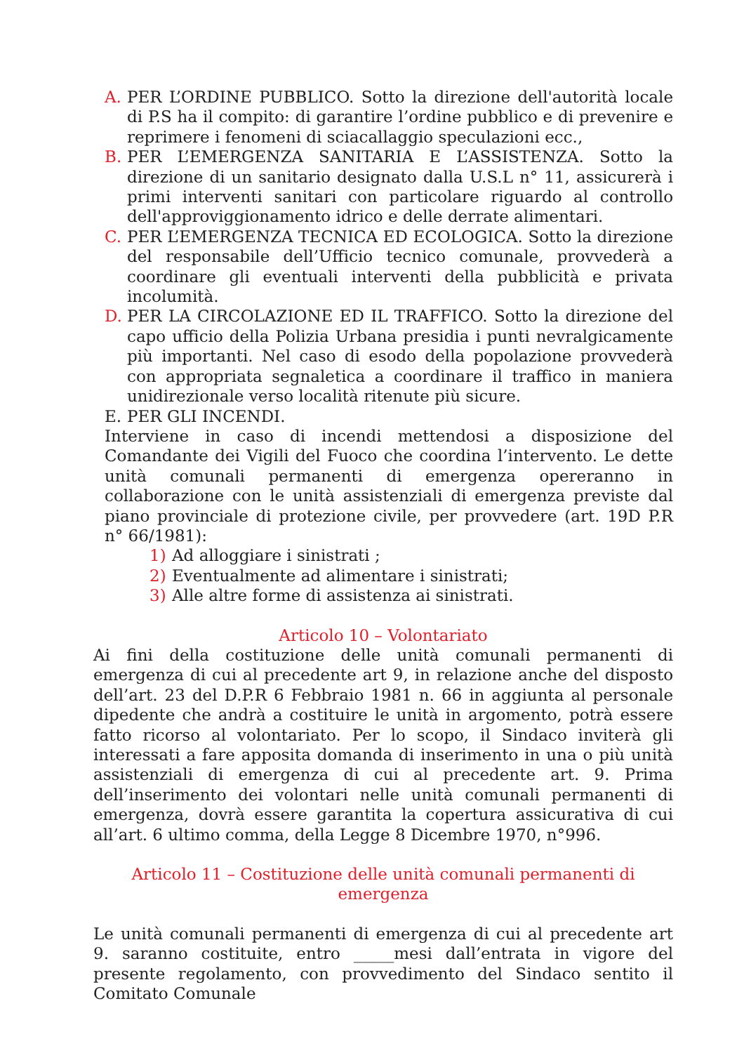A. PER L’ORDINE PUBBLICO. Sotto la direzione dell'autorità locale di P.S ha il compito: di garantire l’ordine pubblico e di prevenire e reprimere i fenomeni di sciacallaggio speculazioni ecc.,
B. PER L’EMERGENZA SANITARIA E L’ASSISTENZA. Sotto la direzione di un sanitario designato dalla U.S.L n° 11, assicurerà i primi interventi sanitari con particolare riguardo al controllo dell'approviggionamento idrico e delle derrate alimentari.
C. PER L’EMERGENZA TECNICA ED ECOLOGICA. Sotto la direzione del responsabile dell’Ufficio tecnico comunale, provvederà a coordinare gli eventuali interventi della pubblicità e privata incolumità.
D. PER LA CIRCOLAZIONE ED IL TRAFFICO. Sotto la direzione del capo ufficio della Polizia Urbana presidia i punti nevralgicamente più importanti. Nel caso di esodo della popolazione provvederà con appropriata segnaletica a coordinare il traffico in maniera unidirezionale verso località ritenute più sicure.
E. PER GLI INCENDI.
Interviene in caso di incendi mettendosi a disposizione del Comandante dei Vigili del Fuoco che coordina l’intervento. Le dette unità comunali permanenti di emergenza opereranno in collaborazione con le unità assistenziali di emergenza previste dal piano provinciale di protezione civile, per provvedere (art. 19D P.R n° 66/1981):
1) Ad alloggiare i sinistrati ;
2) Eventualmente ad alimentare i sinistrati;
3) Alle altre forme di assistenza ai sinistrati.
Articolo 10 – Volontariato
Ai fini della costituzione delle unità comunali permanenti di emergenza di cui al precedente art 9, in relazione anche del disposto dell’art. 23 del D.P.R 6 Febbraio 1981 n. 66 in aggiunta al personale dipedente che andrà a costituire le unità in argomento, potrà essere fatto ricorso al volontariato. Per lo scopo, il Sindaco inviterà gli interessati a fare apposita domanda di inserimento in una o più unità assistenziali di emergenza di cui al precedente art. 9. Prima dell’inserimento dei volontari nelle unità comunali permanenti di emergenza, dovrà essere garantita la copertura assicurativa di cui all’art. 6 ultimo comma, della Legge 8 Dicembre 1970, n°996.
Articolo 11 – Costituzione delle unità comunali permanenti di emergenza
Le unità comunali permanenti di emergenza di cui al precedente art 9. saranno costituite, entro _____mesi dall’entrata in vigore del presente regolamento, con provvedimento del Sindaco sentito il Comitato Comunale